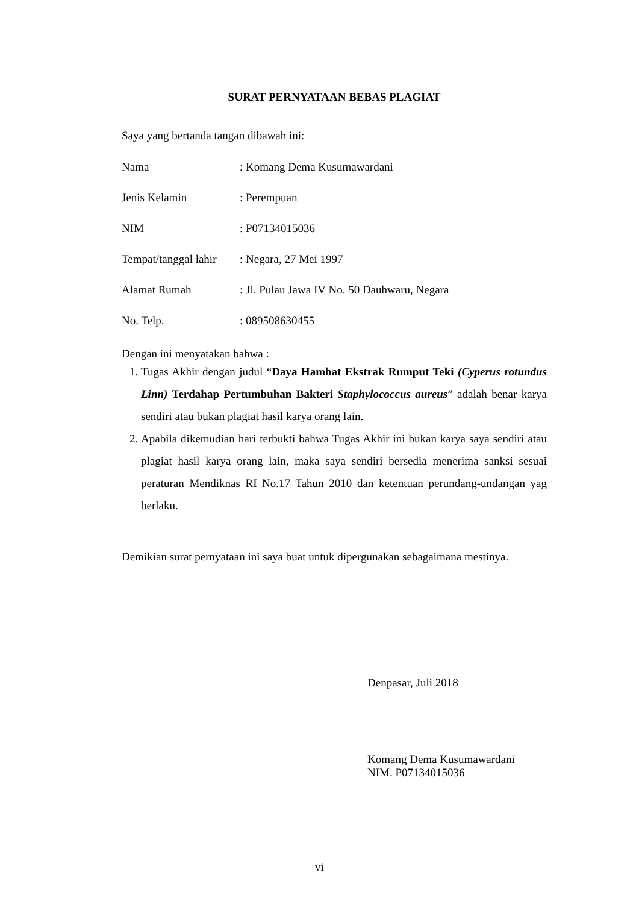SURAT PERNYATAAN BEBAS PLAGIAT
Saya yang bertanda tangan dibawah ini:
Nama: Komang Dema Kusumawardani
Jenis Kelamin: Perempuan
NIM: P07134015036
Tempat/tanggal lahir: Negara, 27 Mei 1997
Alamat Rumah: Jl. Pulau Jawa IV No. 50 Dauhwaru, Negara
No. Telp.: 089508630455
Dengan ini menyatakan bahwa :
1. Tugas Akhir dengan judul “Daya Hambat Ekstrak Rumput Teki (Cyperus rotundus Linn) Terdahap Pertumbuhan Bakteri Staphylococcus aureus” adalah benar karya sendiri atau bukan plagiat hasil karya orang lain.
2. Apabila dikemudian hari terbukti bahwa Tugas Akhir ini bukan karya saya sendiri atau plagiat hasil karya orang lain, maka saya sendiri bersedia menerima sanksi sesuai peraturan Mendiknas RI No.17 Tahun 2010 dan ketentuan perundang-undangan yag berlaku.
Demikian surat pernyataan ini saya buat untuk dipergunakan sebagaimana mestinya.
Denpasar, Juli 2018
Komang Dema Kusumawardani
NIM. P07134015036
vi